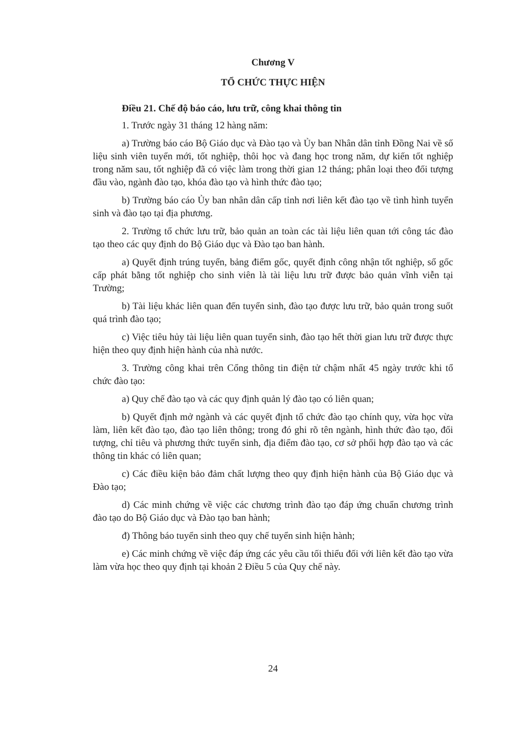Chương V
TỔ CHỨC THỰC HIỆN
Điều 21. Chế độ báo cáo, lưu trữ, công khai thông tin
1. Trước ngày 31 tháng 12 hàng năm:
a) Trường báo cáo Bộ Giáo dục và Đào tạo và Ủy ban Nhân dân tỉnh Đồng Nai về số liệu sinh viên tuyển mới, tốt nghiệp, thôi học và đang học trong năm, dự kiến tốt nghiệp trong năm sau, tốt nghiệp đã có việc làm trong thời gian 12 tháng; phân loại theo đối tượng đầu vào, ngành đào tạo, khóa đào tạo và hình thức đào tạo;
b) Trường báo cáo Ủy ban nhân dân cấp tỉnh nơi liên kết đào tạo về tình hình tuyển sinh và đào tạo tại địa phương.
2. Trường tổ chức lưu trữ, bảo quản an toàn các tài liệu liên quan tới công tác đào tạo theo các quy định do Bộ Giáo dục và Đào tạo ban hành.
a) Quyết định trúng tuyển, bảng điểm gốc, quyết định công nhận tốt nghiệp, sổ gốc cấp phát bằng tốt nghiệp cho sinh viên là tài liệu lưu trữ được bảo quản vĩnh viễn tại Trường;
b) Tài liệu khác liên quan đến tuyển sinh, đào tạo được lưu trữ, bảo quản trong suốt quá trình đào tạo;
c) Việc tiêu hủy tài liệu liên quan tuyển sinh, đào tạo hết thời gian lưu trữ được thực hiện theo quy định hiện hành của nhà nước.
3. Trường công khai trên Cổng thông tin điện tử chậm nhất 45 ngày trước khi tổ chức đào tạo:
a) Quy chế đào tạo và các quy định quản lý đào tạo có liên quan;
b) Quyết định mở ngành và các quyết định tổ chức đào tạo chính quy, vừa học vừa làm, liên kết đào tạo, đào tạo liên thông; trong đó ghi rõ tên ngành, hình thức đào tạo, đối tượng, chỉ tiêu và phương thức tuyển sinh, địa điểm đào tạo, cơ sở phối hợp đào tạo và các thông tin khác có liên quan;
c) Các điều kiện bảo đảm chất lượng theo quy định hiện hành của Bộ Giáo dục và Đào tạo;
d) Các minh chứng về việc các chương trình đào tạo đáp ứng chuẩn chương trình đào tạo do Bộ Giáo dục và Đào tạo ban hành;
đ) Thông báo tuyển sinh theo quy chế tuyển sinh hiện hành;
e) Các minh chứng về việc đáp ứng các yêu cầu tối thiểu đối với liên kết đào tạo vừa làm vừa học theo quy định tại khoản 2 Điều 5 của Quy chế này.
24